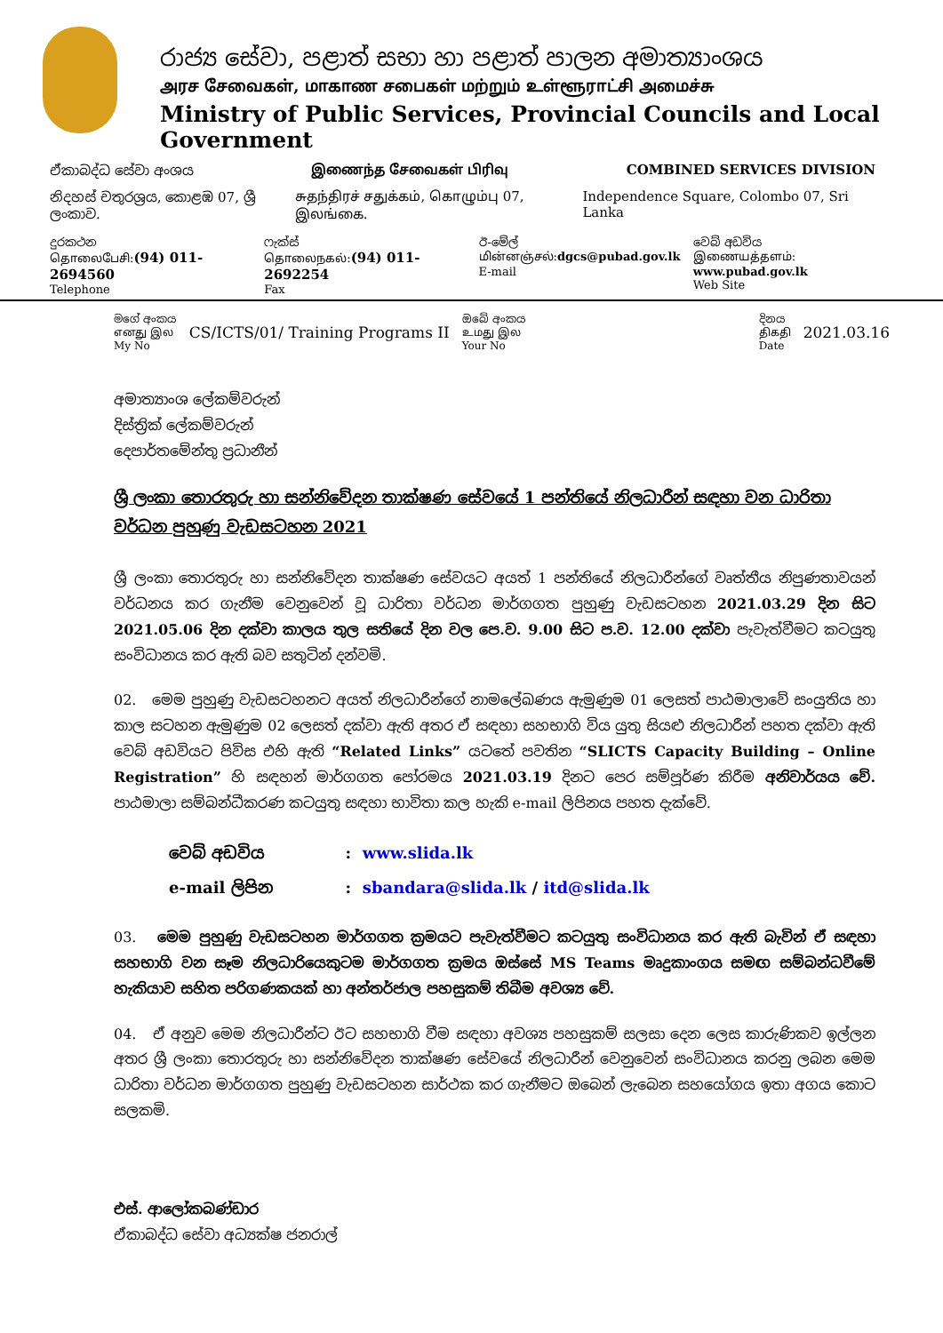රාජ්‍ය සේවා, පළාත් සභා හා පළාත් පාලන අමාත්‍යාංශය
அரச சேவைகள், மாகாண சபைகள் மற்றும் உள்ளூராட்சி அமைச்சு
Ministry of Public Services, Provincial Councils and Local Government
ඒකාබද්ධ සේවා අංශය இணைந்த சேவைகள் பிரிவு COMBINED SERVICES DIVISION
නිදහස් චතුරශ්‍රය, කොළඹ 07, ශ්‍රී ලංකාව. சுதந்திரச் சதுக்கம், கொழும்பு 07, இலங்கை. Independence Square, Colombo 07, Sri Lanka
දුරකථන
தொலைபேசி:(94) 011- 2694560
Telephone
ෆැක්ස්
தொலைநகல்:(94) 011- 2692254
Fax
ඊ-මේල්
மின்னஞ்சல்:dgcs@pubad.gov.lk
E-mail
වෙබ් අඩවිය
இணையத்தளம்: www.pubad.gov.lk
Web Site
මගේ අංකය
எனது இல
My No
CS/ICTS/01/ Training Programs II
ඔබේ අංකය
உமது இல
Your No
දිනය
திகதி
Date
2021.03.16
අමාත්‍යාංශ ලේකම්වරුන්
දිස්ත්‍රික් ලේකම්වරුන්
දෙපාර්තමේන්තු ප්‍රධානීන්
ශ්‍රී ලංකා තොරතුරු හා සන්නිවේදන තාක්ෂණ සේවයේ 1 පන්තියේ නිලධාරීන් සඳහා වන ධාරිතා වර්ධන පුහුණු වැඩසටහන 2021
ශ්‍රී ලංකා තොරතුරු හා සන්නිවේදන තාක්ෂණ සේවයට අයත් 1 පන්තියේ නිලධාරීන්ගේ වෘත්තීය නිපුණතාවයන් වර්ධනය කර ගැනීම වෙනුවෙන් වූ ධාරිතා වර්ධන මාර්ගගත පුහුණු වැඩසටහන 2021.03.29 දින සිට 2021.05.06 දින දක්වා කාලය තුල සතියේ දින වල පෙ.ව. 9.00 සිට ප.ව. 12.00 දක්වා පැවැත්වීමට කටයුතු සංවිධානය කර ඇති බව සතුටින් දන්වමි.
02. මෙම පුහුණු වැඩසටහනට අයත් නිලධාරීන්ගේ නාමලේඛණය ඇමුණුම 01 ලෙසත් පාඨමාලාවේ සංයුතිය හා කාල සටහන ඇමුණුම 02 ලෙසත් දක්වා ඇති අතර ඒ සඳහා සහභාගි විය යුතු සියළු නිලධාරීන් පහත දක්වා ඇති වෙබ් අඩවියට පිවිස එහි ඇති “Related Links” යටතේ පවතින “SLICTS Capacity Building – Online Registration” හි සඳහන් මාර්ගගත පෝරමය 2021.03.19 දිනට පෙර සම්පූර්ණ කිරීම අනිවාර්යය වේ. පාඨමාලා සම්බන්ධීකරණ කටයුතු සඳහා භාවිතා කල හැකි e-mail ලිපිනය පහත දැක්වේ.
| වෙබ් අඩවිය | : www.slida.lk |
| e-mail ලිපින | : sbandara@slida.lk / itd@slida.lk |
03. මෙම පුහුණු වැඩසටහන මාර්ගගත ක්‍රමයට පැවැත්වීමට කටයුතු සංවිධානය කර ඇති බැවින් ඒ සඳහා සහභාගි වන සෑම නිලධාරියෙකුටම මාර්ගගත ක්‍රමය ඔස්සේ MS Teams මෘදුකාංගය සමඟ සම්බන්ධවීමේ හැකියාව සහිත පරිගණකයක් හා අන්තර්ජාල පහසුකම් තිබීම අවශ්‍ය වේ.
04. ඒ අනුව මෙම නිලධාරීන්ට ඊට සහභාගි වීම සඳහා අවශ්‍ය පහසුකම් සලසා දෙන ලෙස කාරුණිකව ඉල්ලන අතර ශ්‍රී ලංකා තොරතුරු හා සන්නිවේදන තාක්ෂණ සේවයේ නිලධාරීන් වෙනුවෙන් සංවිධානය කරනු ලබන මෙම ධාරිතා වර්ධන මාර්ගගත පුහුණු වැඩසටහන සාර්ථක කර ගැනීමට ඔබෙන් ලැබෙන සහයෝගය ඉතා අගය කොට සලකමි.
එස්. ආලෝකබණ්ඩාර
ඒකාබද්ධ සේවා අධ්‍යක්ෂ ජනරාල්